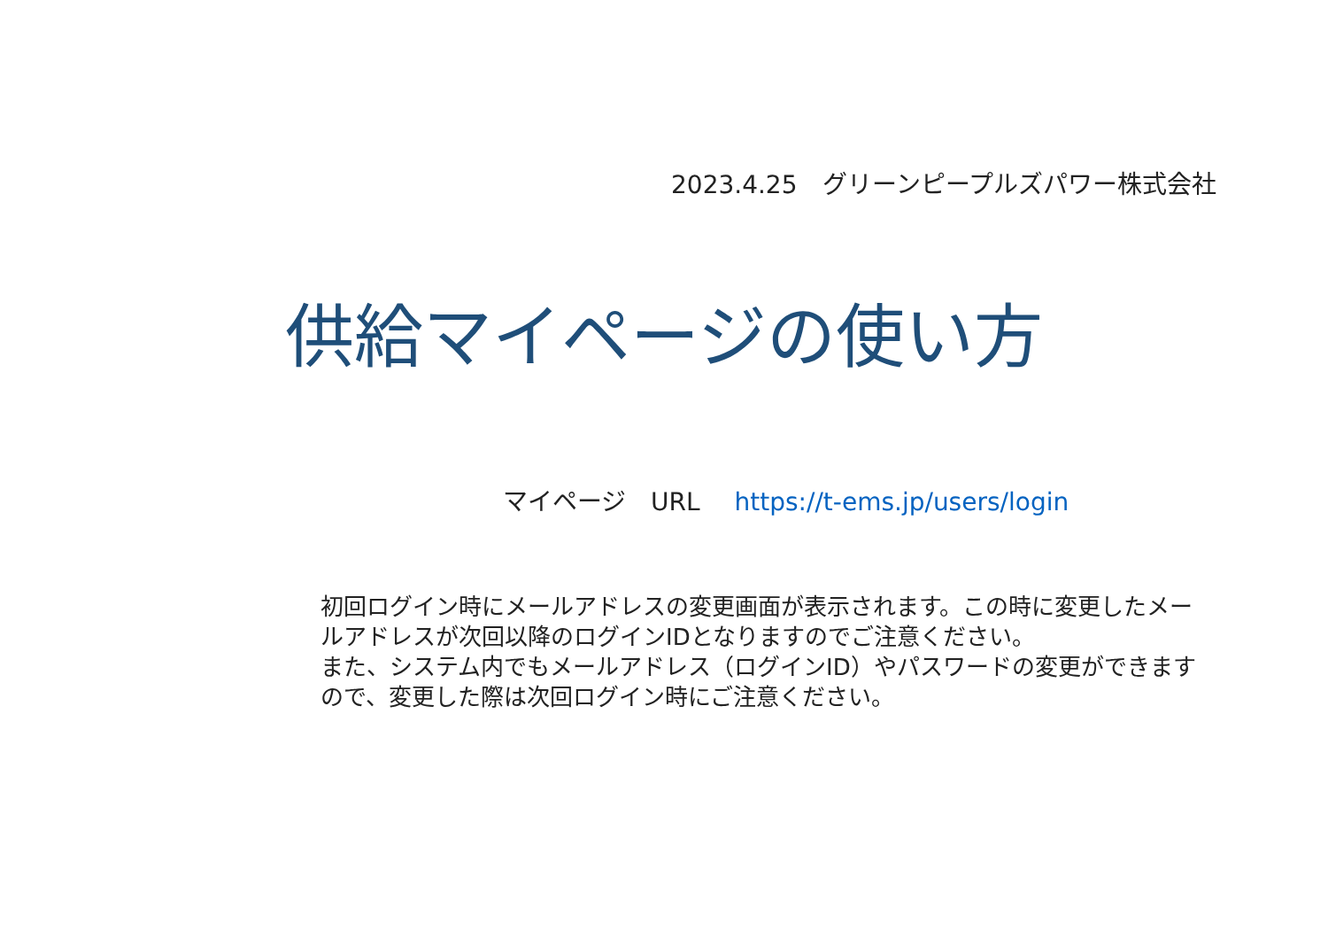2023.4.25　グリーンピープルズパワー株式会社
供給マイページの使い方
マイページ　URL https://t-ems.jp/users/login
初回ログイン時にメールアドレスの変更画面が表示されます。この時に変更したメールアドレスが次回以降のログインIDとなりますのでご注意ください。
また、システム内でもメールアドレス（ログインID）やパスワードの変更ができますので、変更した際は次回ログイン時にご注意ください。